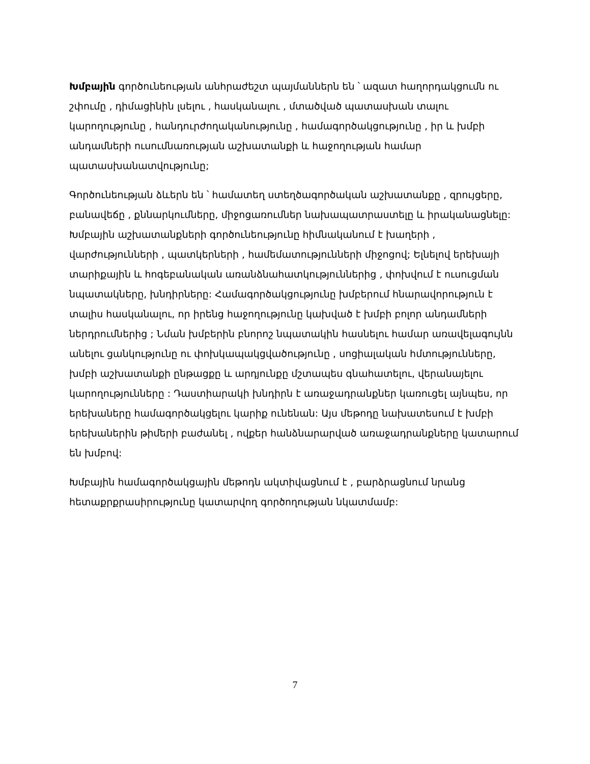Խմբային գործունեության անհրաժեշտ պայմաններն են ՝ ազատ հաղորդակցումն ու շփումը , դիմացինին լսելու , հասկանալու , մտածված պատասխան տալու կարողությունը , հանդուրժողականությունը , համագործակցությունը , իր և խմբի անդամների ուսումնառության աշխատանքի և հաջողության համար պատասխանատվությունը;
Գործունեության ձևերն են ՝ համատեղ ստեղծագործական աշխատանքը , զրույցերը, բանավեճը , քննարկումները, միջոցառումներ նախապատրաստելը և իրականացնելը: Խմբային աշխատանքների գործունեությունը հիմնականում է խաղերի , վարժությունների , պատկերների , համեմատությունների միջոցով; Ելնելով երեխայի տարիքային և հոգեբանական առանձնահատկություններից , փոխվում է ուսուցման նպատակները, խնդիրները: Համագործակցությունը խմբերում հնարավորություն է տալիս հասկանալու, որ իրենց հաջողությունը կախված է խմբի բոլոր անդամների ներդրումներից ; Նման խմբերին բնորոշ նպատակին հասնելու համար առավելագույնն անելու ցանկությունը ու փոխկապակցվածությունը , սոցիալական հմտությունները, խմբի աշխատանքի ընթացքը և արդյունքը մշտապես գնահատելու, վերանայելու կարողությունները : Դաստիարակի խնդիրն է առաջադրանքներ կառուցել այնպես, որ երեխաները համագործակցելու կարիք ունենան: Այս մեթոդը նախատեսում է խմբի երեխաներին թիմերի բաժանել , ովքեր հանձնարարված առաջադրանքները կատարում են խմբով:
Խմբային համագործակցային մեթոդն ակտիվացնում է , բարձրացնում նրանց հետաքրքրասիրությունը կատարվող գործողության նկատմամբ:
7